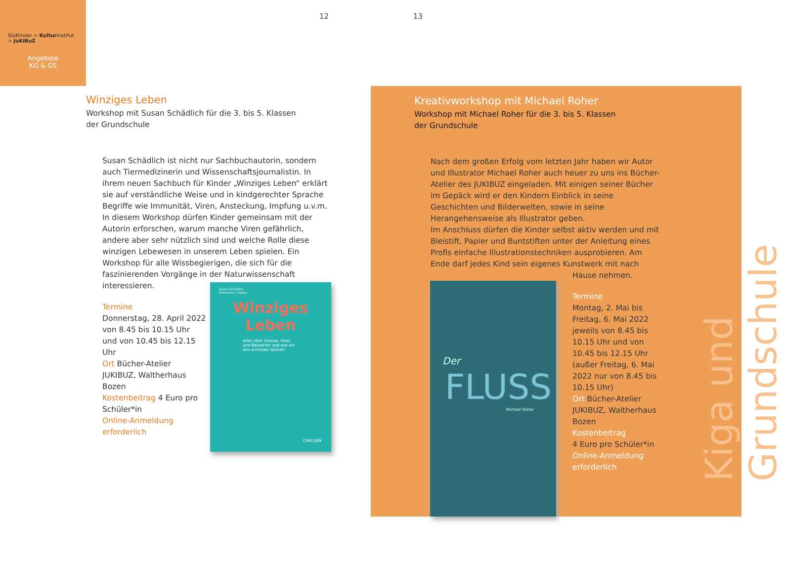Südtiroler > Kulturinstitut
> JuKiBuZ
Angebote
KG & GS
12 13
Winziges Leben
Workshop mit Susan Schädlich für die 3. bis 5. Klassen
der Grundschule
Susan Schädlich ist nicht nur Sachbuchautorin, sondern auch Tiermedizinerin und Wissenschaftsjournalistin. In ihrem neuen Sachbuch für Kinder „Winziges Leben“ erklärt sie auf verständliche Weise und in kindgerechter Sprache Begriffe wie Immunität, Viren, Ansteckung, Impfung u.v.m. In diesem Workshop dürfen Kinder gemeinsam mit der Autorin erforschen, warum manche Viren gefährlich, andere aber sehr nützlich sind und welche Rolle diese winzigen Lebewesen in unserem Leben spielen. Ein Workshop für alle Wissbegierigen, die sich für die faszinierenden Vorgänge in der Naturwissenschaft interessieren.
Termine
Donnerstag, 28. April 2022 von 8.45 bis 10.15 Uhr und von 10.45 bis 12.15 Uhr
Ort Bücher-Atelier JUKIBUZ, Waltherhaus Bozen
Kostenbeitrag 4 Euro pro Schüler*in
Online-Anmeldung erforderlich
Susan Schädlich
Katharina J. Haines
Winziges
Leben
Alles über Corona, Viren und Bakterien und wie wir uns schützen können
CARLSEN
Kreativworkshop mit Michael Roher
Workshop mit Michael Roher für die 3. bis 5. Klassen
der Grundschule
Nach dem großen Erfolg vom letzten Jahr haben wir Autor und Illustrator Michael Roher auch heuer zu uns ins Bücher-Atelier des JUKIBUZ eingeladen. Mit einigen seiner Bücher im Gepäck wird er den Kindern Einblick in seine Geschichten und Bilderwelten, sowie in seine Herangehensweise als Illustrator geben.
Im Anschluss dürfen die Kinder selbst aktiv werden und mit Bleistift, Papier und Buntstiften unter der Anleitung eines Profis einfache Illustrationstechniken ausprobieren. Am Ende darf jedes Kind sein eigenes Kunstwerk mit nach
Hause nehmen.
Termine
Montag, 2. Mai bis Freitag, 6. Mai 2022 jeweils von 8.45 bis 10.15 Uhr und von 10.45 bis 12.15 Uhr (außer Freitag, 6. Mai 2022 nur von 8.45 bis 10.15 Uhr)
Ort Bücher-Atelier JUKIBUZ, Waltherhaus Bozen
Kostenbeitrag
4 Euro pro Schüler*in
Online-Anmeldung erforderlich
Der
FLUSS
Michael Roher
Kiga und Grundschule